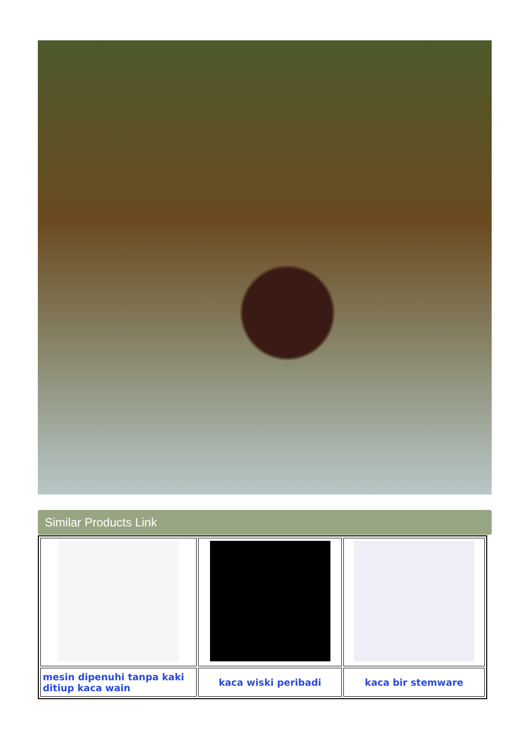Similar Products Link
| mesin dipenuhi tanpa kaki ditiup kaca wain | kaca wiski peribadi | kaca bir stemware |